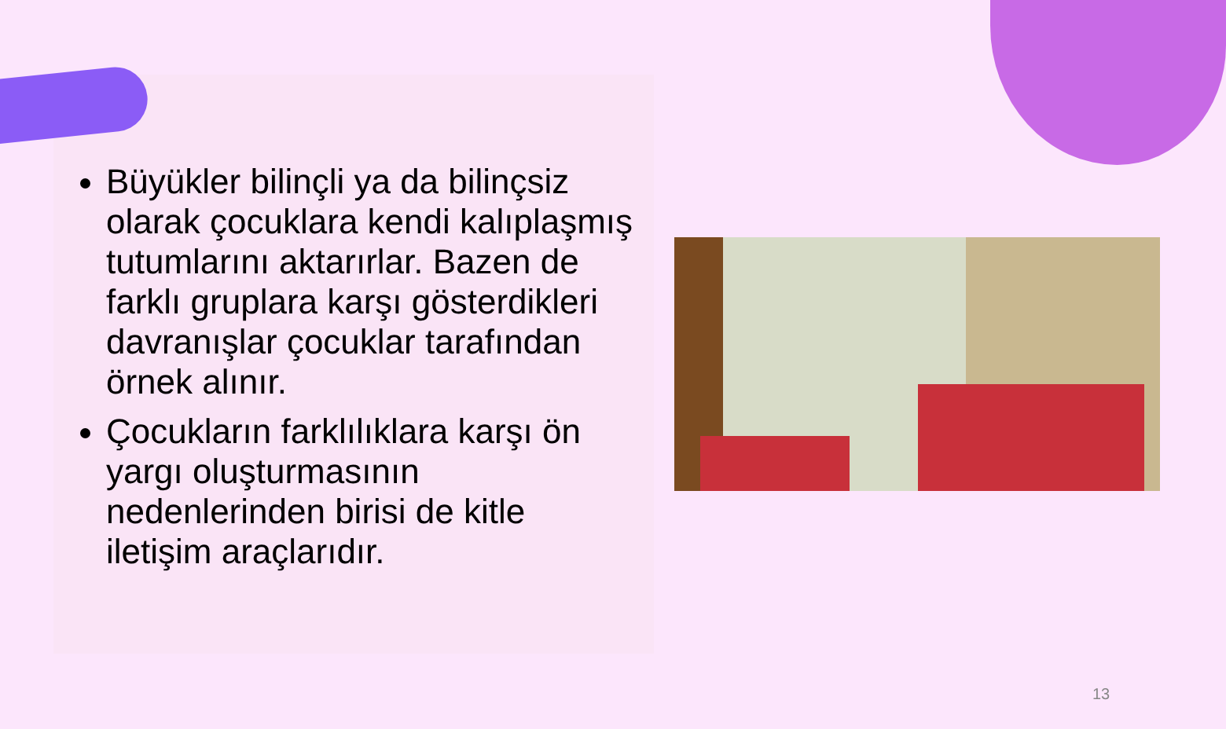Büyükler bilinçli ya da bilinçsiz olarak çocuklara kendi kalıplaşmış tutumlarını aktarırlar. Bazen de farklı gruplara karşı gösterdikleri davranışlar çocuklar tarafından örnek alınır.
Çocukların farklılıklara karşı ön yargı oluşturmasının nedenlerinden birisi de kitle iletişim araçlarıdır.
13